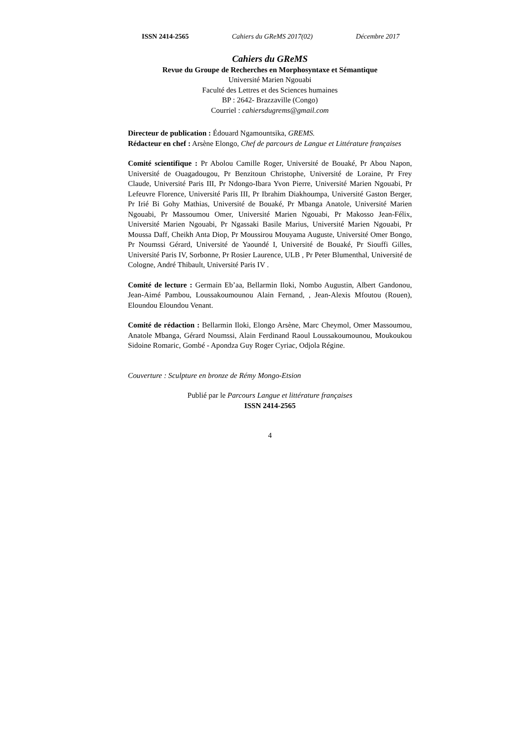ISSN 2414-2565 Cahiers du GReMS 2017(02) Décembre 2017
Cahiers du GReMS
Revue du Groupe de Recherches en Morphosyntaxe et Sémantique
Université Marien Ngouabi
Faculté des Lettres et des Sciences humaines
BP : 2642- Brazzaville (Congo)
Courriel : cahiersdugrems@gmail.com
Directeur de publication : Édouard Ngamountsika, GREMS.
Rédacteur en chef : Arsène Elongo, Chef de parcours de Langue et Littérature françaises
Comité scientifique : Pr Abolou Camille Roger, Université de Bouaké, Pr Abou Napon, Université de Ouagadougou, Pr Benzitoun Christophe, Université de Loraine, Pr Frey Claude, Université Paris III, Pr Ndongo-Ibara Yvon Pierre, Université Marien Ngouabi, Pr Lefeuvre Florence, Université Paris III, Pr Ibrahim Diakhoumpa, Université Gaston Berger, Pr Irié Bi Gohy Mathias, Université de Bouaké, Pr Mbanga Anatole, Université Marien Ngouabi, Pr Massoumou Omer, Université Marien Ngouabi, Pr Makosso Jean-Félix, Université Marien Ngouabi, Pr Ngassaki Basile Marius, Université Marien Ngouabi, Pr Moussa Daff, Cheikh Anta Diop, Pr Moussirou Mouyama Auguste, Université Omer Bongo, Pr Noumssi Gérard, Université de Yaoundé I, Université de Bouaké, Pr Siouffi Gilles, Université Paris IV, Sorbonne, Pr Rosier Laurence, ULB , Pr Peter Blumenthal, Université de Cologne, André Thibault, Université Paris IV .
Comité de lecture : Germain Eb’aa, Bellarmin Iloki, Nombo Augustin, Albert Gandonou, Jean-Aimé Pambou, Loussakoumounou Alain Fernand, , Jean-Alexis Mfoutou (Rouen), Eloundou Eloundou Venant.
Comité de rédaction : Bellarmin Iloki, Elongo Arsène, Marc Cheymol, Omer Massoumou, Anatole Mbanga, Gérard Noumssi, Alain Ferdinand Raoul Loussakoumounou, Moukoukou Sidoine Romaric, Gombé - Apondza Guy Roger Cyriac, Odjola Régine.
Couverture : Sculpture en bronze de Rémy Mongo-Etsion
Publié par le Parcours Langue et littérature françaises
ISSN 2414-2565
4